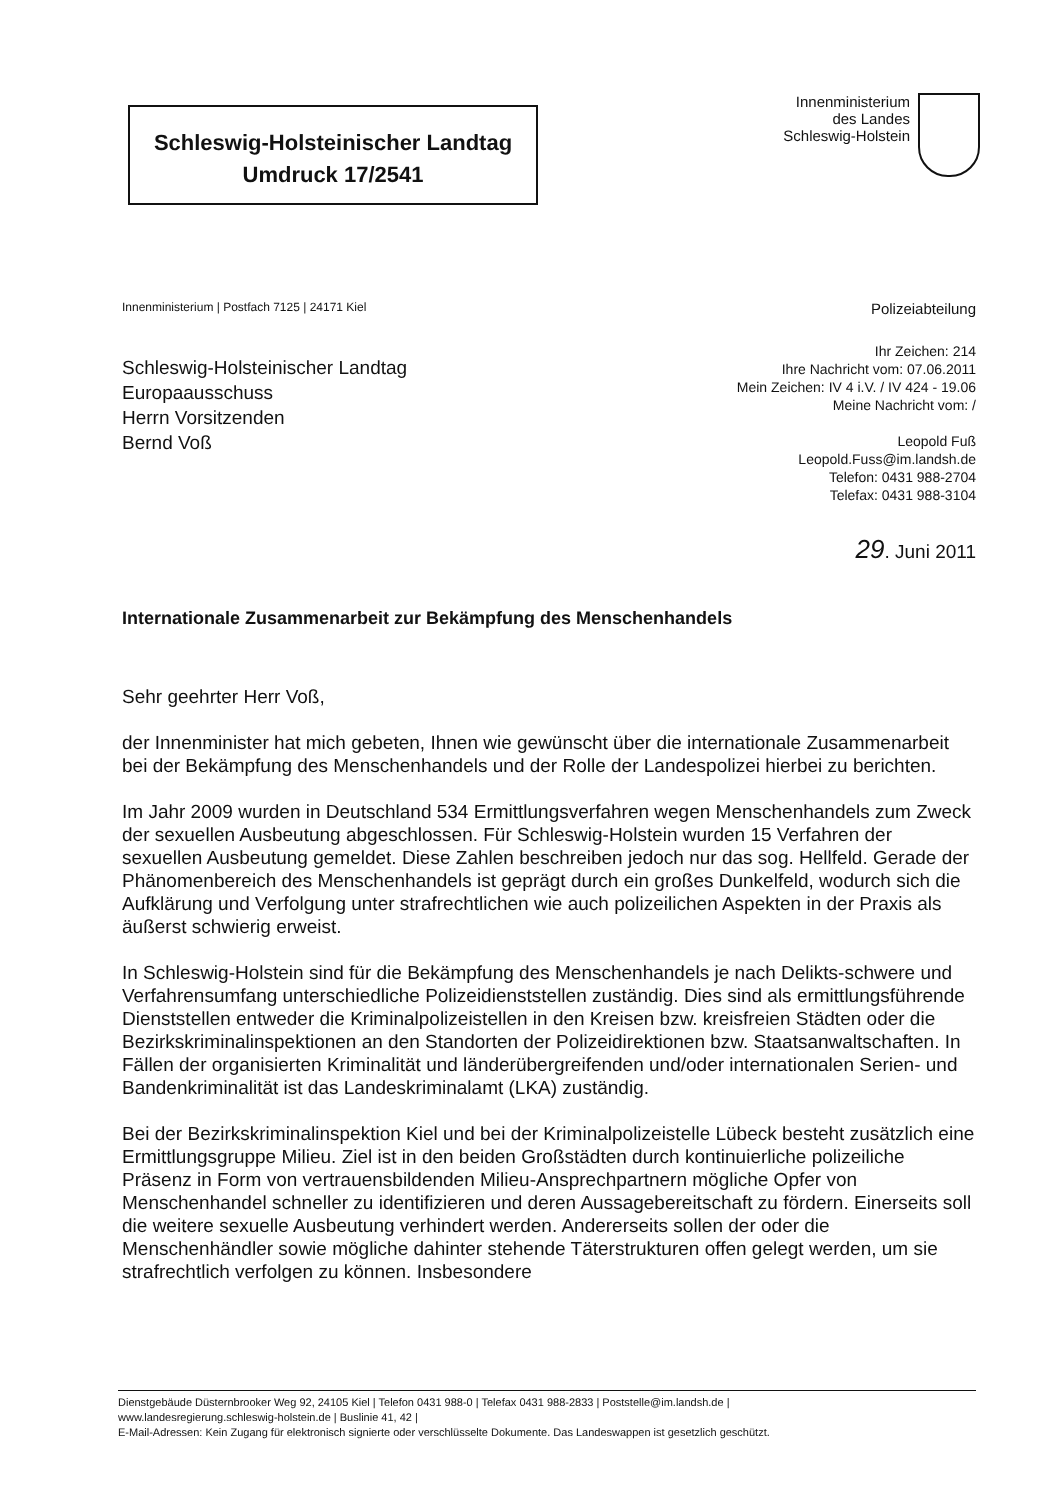Schleswig-Holsteinischer Landtag
Umdruck 17/2541
Innenministerium
des Landes
Schleswig-Holstein
Innenministerium | Postfach 7125 | 24171 Kiel Polizeiabteilung
Schleswig-Holsteinischer Landtag
Europaausschuss
Herrn Vorsitzenden
Bernd Voß
Ihr Zeichen: 214
Ihre Nachricht vom: 07.06.2011
Mein Zeichen: IV 4 i.V. / IV 424 - 19.06
Meine Nachricht vom: /
Leopold Fuß
Leopold.Fuss@im.landsh.de
Telefon: 0431 988-2704
Telefax: 0431 988-3104
29. Juni 2011
Internationale Zusammenarbeit zur Bekämpfung des Menschenhandels
Sehr geehrter Herr Voß,
der Innenminister hat mich gebeten, Ihnen wie gewünscht über die internationale Zusammenarbeit bei der Bekämpfung des Menschenhandels und der Rolle der Landespolizei hierbei zu berichten.
Im Jahr 2009 wurden in Deutschland 534 Ermittlungsverfahren wegen Menschenhandels zum Zweck der sexuellen Ausbeutung abgeschlossen. Für Schleswig-Holstein wurden 15 Verfahren der sexuellen Ausbeutung gemeldet. Diese Zahlen beschreiben jedoch nur das sog. Hellfeld. Gerade der Phänomenbereich des Menschenhandels ist geprägt durch ein großes Dunkelfeld, wodurch sich die Aufklärung und Verfolgung unter strafrechtlichen wie auch polizeilichen Aspekten in der Praxis als äußerst schwierig erweist.
In Schleswig-Holstein sind für die Bekämpfung des Menschenhandels je nach Delikts-schwere und Verfahrensumfang unterschiedliche Polizeidienststellen zuständig. Dies sind als ermittlungsführende Dienststellen entweder die Kriminalpolizeistellen in den Kreisen bzw. kreisfreien Städten oder die Bezirkskriminalinspektionen an den Standorten der Polizeidirektionen bzw. Staatsanwaltschaften. In Fällen der organisierten Kriminalität und länderübergreifenden und/oder internationalen Serien- und Bandenkriminalität ist das Landeskriminalamt (LKA) zuständig.
Bei der Bezirkskriminalinspektion Kiel und bei der Kriminalpolizeistelle Lübeck besteht zusätzlich eine Ermittlungsgruppe Milieu. Ziel ist in den beiden Großstädten durch kontinuierliche polizeiliche Präsenz in Form von vertrauensbildenden Milieu-Ansprechpartnern mögliche Opfer von Menschenhandel schneller zu identifizieren und deren Aussagebereitschaft zu fördern. Einerseits soll die weitere sexuelle Ausbeutung verhindert werden. Andererseits sollen der oder die Menschenhändler sowie mögliche dahinter stehende Täterstrukturen offen gelegt werden, um sie strafrechtlich verfolgen zu können. Insbesondere
Dienstgebäude Düsternbrooker Weg 92, 24105 Kiel | Telefon 0431 988-0 | Telefax 0431 988-2833 | Poststelle@im.landsh.de |
www.landesregierung.schleswig-holstein.de | Buslinie 41, 42 |
E-Mail-Adressen: Kein Zugang für elektronisch signierte oder verschlüsselte Dokumente. Das Landeswappen ist gesetzlich geschützt.